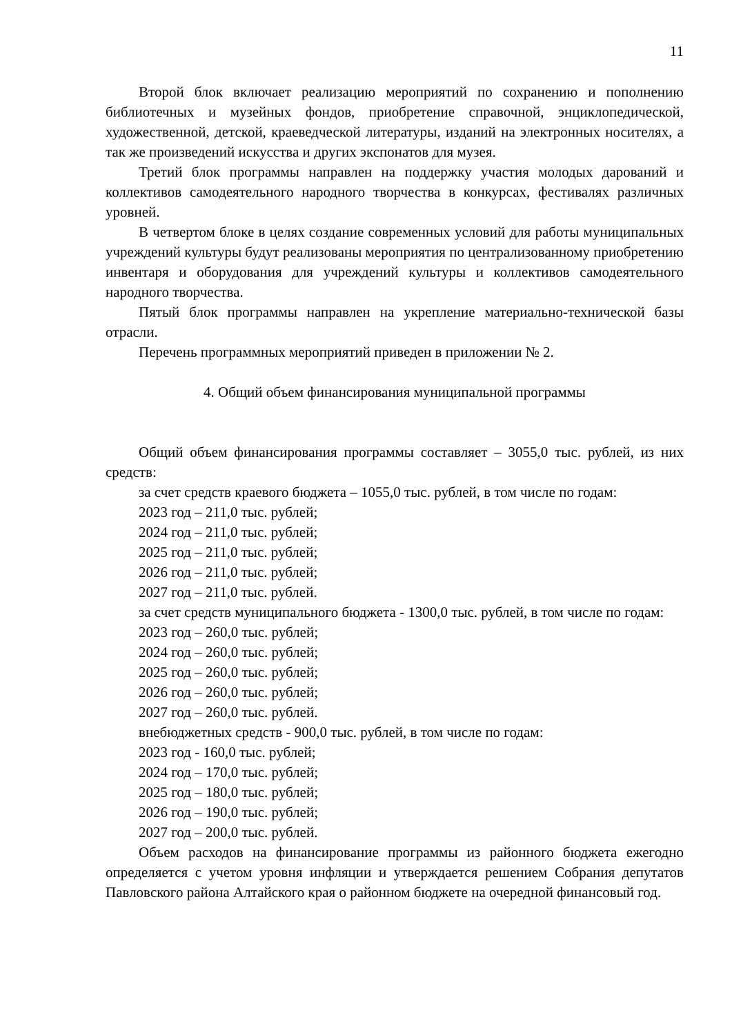11
Второй блок включает реализацию мероприятий по сохранению и пополнению библиотечных и музейных фондов, приобретение справочной, энциклопедической, художественной, детской, краеведческой литературы, изданий на электронных носителях, а так же произведений искусства и других экспонатов для музея.
Третий блок программы направлен на поддержку участия молодых дарований и коллективов самодеятельного народного творчества в конкурсах, фестивалях различных уровней.
В четвертом блоке в целях создание современных условий для работы муниципальных учреждений культуры будут реализованы мероприятия по централизованному приобретению инвентаря и оборудования для учреждений культуры и коллективов самодеятельного народного творчества.
Пятый блок программы направлен на укрепление материально-технической базы отрасли.
Перечень программных мероприятий приведен в приложении № 2.
4. Общий объем финансирования муниципальной программы
Общий объем финансирования программы составляет – 3055,0 тыс. рублей, из них средств:
за счет средств краевого бюджета – 1055,0 тыс. рублей, в том числе по годам:
2023 год – 211,0 тыс. рублей;
2024 год – 211,0 тыс. рублей;
2025 год – 211,0 тыс. рублей;
2026 год – 211,0 тыс. рублей;
2027 год – 211,0 тыс. рублей.
за счет средств муниципального бюджета - 1300,0 тыс. рублей, в том числе по годам:
2023 год – 260,0 тыс. рублей;
2024 год – 260,0 тыс. рублей;
2025 год – 260,0 тыс. рублей;
2026 год – 260,0 тыс. рублей;
2027 год – 260,0 тыс. рублей.
внебюджетных средств - 900,0 тыс. рублей, в том числе по годам:
2023 год - 160,0 тыс. рублей;
2024 год – 170,0 тыс. рублей;
2025 год – 180,0 тыс. рублей;
2026 год – 190,0 тыс. рублей;
2027 год – 200,0 тыс. рублей.
Объем расходов на финансирование программы из районного бюджета ежегодно определяется с учетом уровня инфляции и утверждается решением Собрания депутатов Павловского района Алтайского края о районном бюджете на очередной финансовый год.